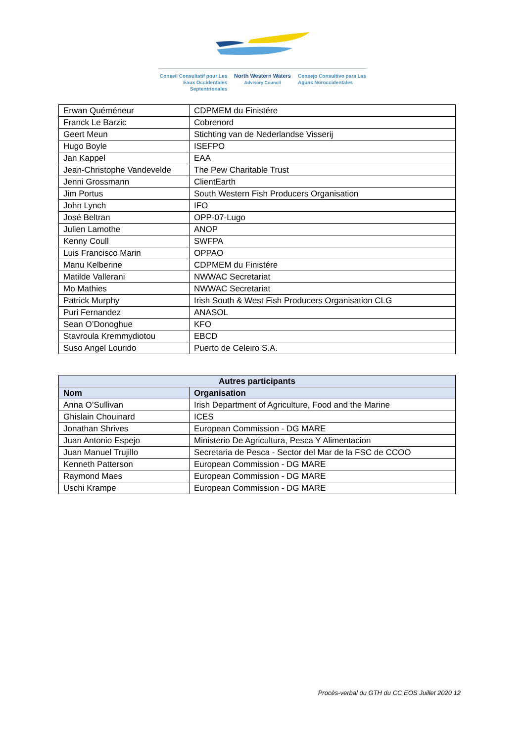Conseil Consultatif pour Les Eaux Occidentales Septentrionales
North Western Waters
Advisory Council
Consejo Consultivo para Las Aguas Noroccidentales
| Erwan Quéméneur | CDPMEM du Finistére |
| Franck Le Barzic | Cobrenord |
| Geert Meun | Stichting van de Nederlandse Visserij |
| Hugo Boyle | ISEFPO |
| Jan Kappel | EAA |
| Jean-Christophe Vandevelde | The Pew Charitable Trust |
| Jenni Grossmann | ClientEarth |
| Jim Portus | South Western Fish Producers Organisation |
| John Lynch | IFO |
| José Beltran | OPP-07-Lugo |
| Julien Lamothe | ANOP |
| Kenny Coull | SWFPA |
| Luis Francisco Marin | OPPAO |
| Manu Kelberine | CDPMEM du Finistére |
| Matilde Vallerani | NWWAC Secretariat |
| Mo Mathies | NWWAC Secretariat |
| Patrick Murphy | Irish South & West Fish Producers Organisation CLG |
| Puri Fernandez | ANASOL |
| Sean O’Donoghue | KFO |
| Stavroula Kremmydiotou | EBCD |
| Suso Angel Lourido | Puerto de Celeiro S.A. |
| Autres participants | |
| --- | --- |
| Nom | Organisation |
| Anna O’Sullivan | Irish Department of Agriculture, Food and the Marine |
| Ghislain Chouinard | ICES |
| Jonathan Shrives | European Commission - DG MARE |
| Juan Antonio Espejo | Ministerio De Agricultura, Pesca Y Alimentacion |
| Juan Manuel Trujillo | Secretaria de Pesca - Sector del Mar de la FSC de CCOO |
| Kenneth Patterson | European Commission - DG MARE |
| Raymond Maes | European Commission - DG MARE |
| Uschi Krampe | European Commission - DG MARE |
Procès-verbal du GTH du CC EOS Juillet 2020 12